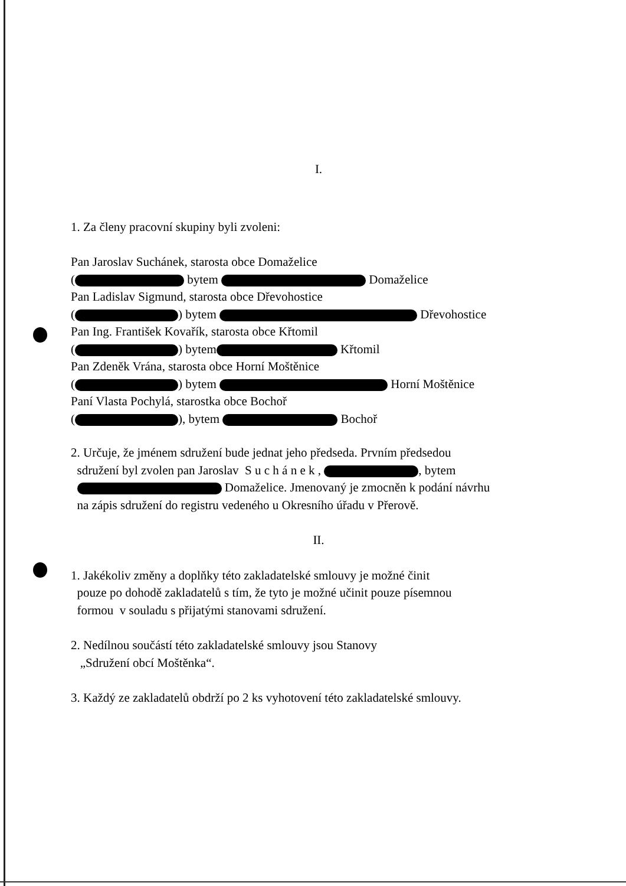I.
1. Za členy pracovní skupiny byli zvoleni:
Pan Jaroslav Suchánek, starosta obce Domaželice
( bytem Domaželice
Pan Ladislav Sigmund, starosta obce Dřevohostice
( ) bytem Dřevohostice
Pan Ing. František Kovařík, starosta obce Křtomil
( ) bytem Křtomil
Pan Zdeněk Vrána, starosta obce Horní Moštěnice
( ) bytem Horní Moštěnice
Paní Vlasta Pochylá, starostka obce Bochoř
( ), bytem Bochoř
2. Určuje, že jménem sdružení bude jednat jeho předseda. Prvním předsedou
sdružení byl zvolen pan Jaroslav S u c h á n e k , , bytem
Domaželice. Jmenovaný je zmocněn k podání návrhu
na zápis sdružení do registru vedeného u Okresního úřadu v Přerově.
II.
1. Jakékoliv změny a doplňky této zakladatelské smlouvy je možné činit
pouze po dohodě zakladatelů s tím, že tyto je možné učinit pouze písemnou
formou v souladu s přijatými stanovami sdružení.
2. Nedílnou součástí této zakladatelské smlouvy jsou Stanovy
„Sdružení obcí Moštěnka“.
3. Každý ze zakladatelů obdrží po 2 ks vyhotovení této zakladatelské smlouvy.